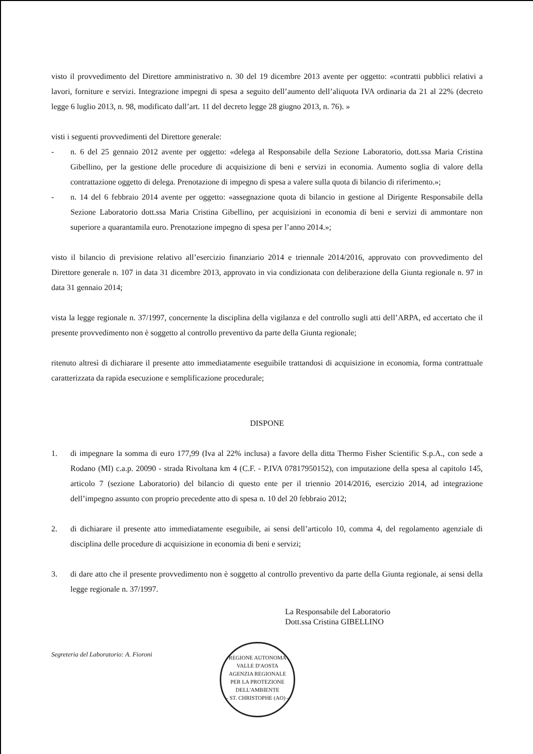visto il provvedimento del Direttore amministrativo n. 30 del 19 dicembre 2013 avente per oggetto: «contratti pubblici relativi a lavori, forniture e servizi. Integrazione impegni di spesa a seguito dell’aumento dell’aliquota IVA ordinaria da 21 al 22% (decreto legge 6 luglio 2013, n. 98, modificato dall’art. 11 del decreto legge 28 giugno 2013, n. 76). »
visti i seguenti provvedimenti del Direttore generale:
- n. 6 del 25 gennaio 2012 avente per oggetto: «delega al Responsabile della Sezione Laboratorio, dott.ssa Maria Cristina Gibellino, per la gestione delle procedure di acquisizione di beni e servizi in economia. Aumento soglia di valore della contrattazione oggetto di delega. Prenotazione di impegno di spesa a valere sulla quota di bilancio di riferimento.»;
- n. 14 del 6 febbraio 2014 avente per oggetto: «assegnazione quota di bilancio in gestione al Dirigente Responsabile della Sezione Laboratorio dott.ssa Maria Cristina Gibellino, per acquisizioni in economia di beni e servizi di ammontare non superiore a quarantamila euro. Prenotazione impegno di spesa per l’anno 2014.»;
visto il bilancio di previsione relativo all’esercizio finanziario 2014 e triennale 2014/2016, approvato con provvedimento del Direttore generale n. 107 in data 31 dicembre 2013, approvato in via condizionata con deliberazione della Giunta regionale n. 97 in data 31 gennaio 2014;
vista la legge regionale n. 37/1997, concernente la disciplina della vigilanza e del controllo sugli atti dell’ARPA, ed accertato che il presente provvedimento non è soggetto al controllo preventivo da parte della Giunta regionale;
ritenuto altresì di dichiarare il presente atto immediatamente eseguibile trattandosi di acquisizione in economia, forma contrattuale caratterizzata da rapida esecuzione e semplificazione procedurale;
DISPONE
1. di impegnare la somma di euro 177,99 (Iva al 22% inclusa) a favore della ditta Thermo Fisher Scientific S.p.A., con sede a Rodano (MI) c.a.p. 20090 - strada Rivoltana km 4 (C.F. - P.IVA 07817950152), con imputazione della spesa al capitolo 145, articolo 7 (sezione Laboratorio) del bilancio di questo ente per il triennio 2014/2016, esercizio 2014, ad integrazione dell’impegno assunto con proprio precedente atto di spesa n. 10 del 20 febbraio 2012;
2. di dichiarare il presente atto immediatamente eseguibile, ai sensi dell’articolo 10, comma 4, del regolamento agenziale di disciplina delle procedure di acquisizione in economia di beni e servizi;
3. di dare atto che il presente provvedimento non è soggetto al controllo preventivo da parte della Giunta regionale, ai sensi della legge regionale n. 37/1997.
La Responsabile del Laboratorio
Dott.ssa Cristina GIBELLINO
Segreteria del Laboratorio: A. Fioroni
REGIONE AUTONOMA VALLE D'AOSTA
AGENZIA REGIONALE
PER LA PROTEZIONE
DELL'AMBIENTE
- ST. CHRISTOPHE (AO) -